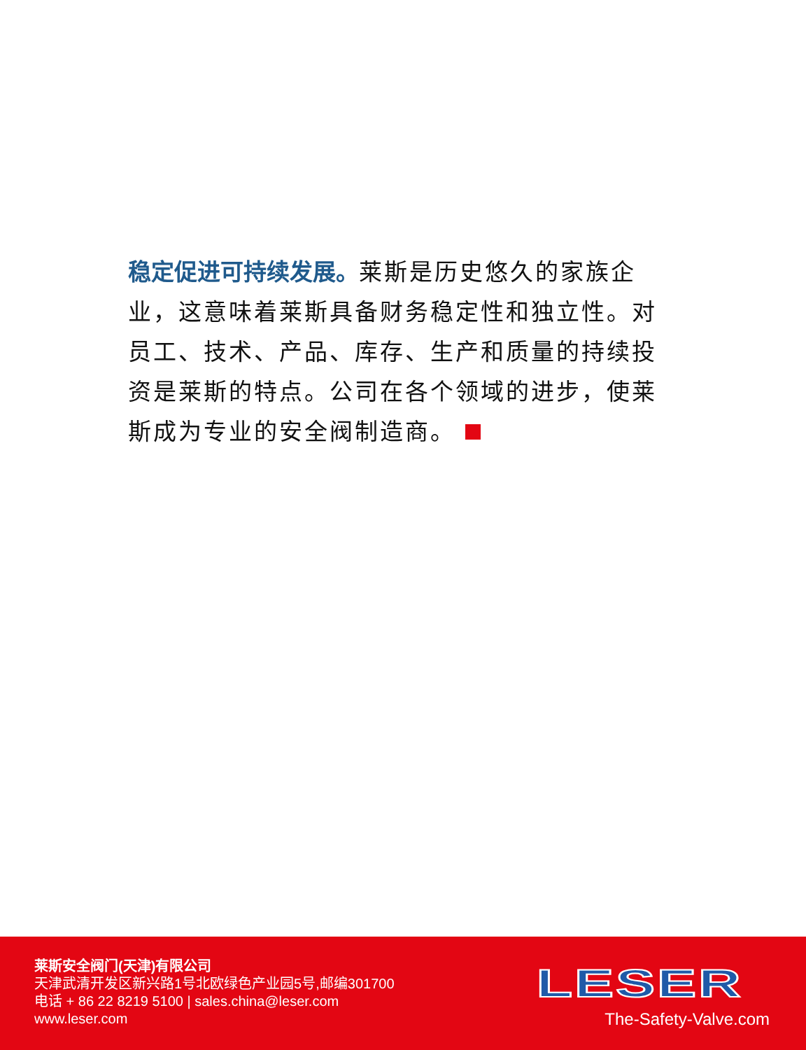稳定促进可持续发展。莱斯是历史悠久的家族企业，这意味着莱斯具备财务稳定性和独立性。对员工、技术、产品、库存、生产和质量的持续投资是莱斯的特点。公司在各个领域的进步，使莱斯成为专业的安全阀制造商。
莱斯安全阀门(天津)有限公司
天津武清开发区新兴路1号北欧绿色产业园5号,邮编301700
电话 + 86 22 8219 5100 | sales.china@leser.com
www.leser.com
LESER
The-Safety-Valve.com